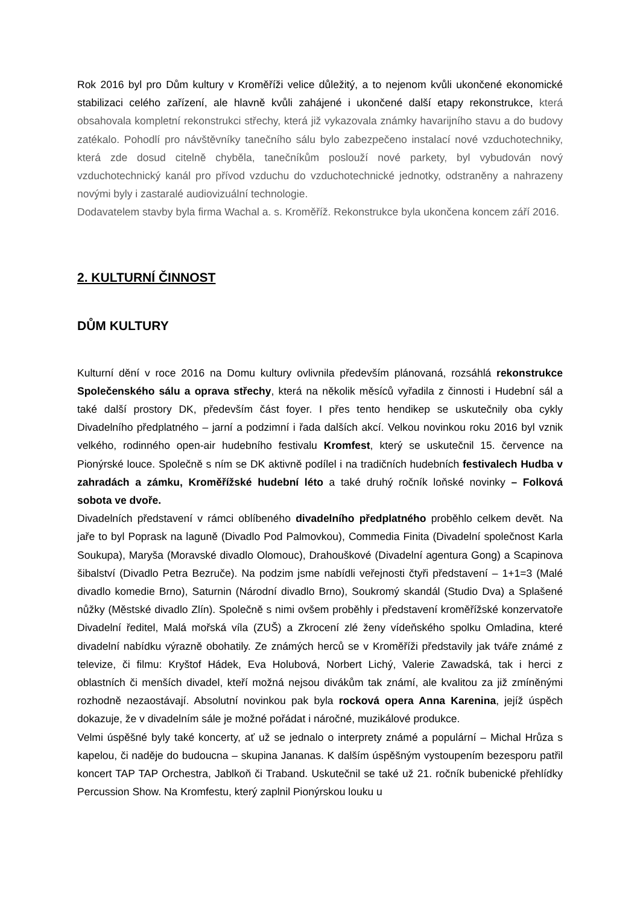Rok 2016 byl pro Dům kultury v Kroměříži velice důležitý, a to nejenom kvůli ukončené ekonomické stabilizaci celého zařízení, ale hlavně kvůli zahájené i ukončené další etapy rekonstrukce, která obsahovala kompletní rekonstrukci střechy, která již vykazovala známky havarijního stavu a do budovy zatékalo. Pohodlí pro návštěvníky tanečního sálu bylo zabezpečeno instalací nové vzduchotechniky, která zde dosud citelně chyběla, tanečníkům poslouží nové parkety, byl vybudován nový vzduchotechnický kanál pro přívod vzduchu do vzduchotechnické jednotky, odstraněny a nahrazeny novými byly i zastaralé audiovizuální technologie.
Dodavatelem stavby byla firma Wachal a. s. Kroměříž. Rekonstrukce byla ukončena koncem září 2016.
2. KULTURNÍ ČINNOST
DŮM KULTURY
Kulturní dění v roce 2016 na Domu kultury ovlivnila především plánovaná, rozsáhlá rekonstrukce Společenského sálu a oprava střechy, která na několik měsíců vyřadila z činnosti i Hudební sál a také další prostory DK, především část foyer. I přes tento hendikep se uskutečnily oba cykly Divadelního předplatného – jarní a podzimní i řada dalších akcí. Velkou novinkou roku 2016 byl vznik velkého, rodinného open-air hudebního festivalu Kromfest, který se uskutečnil 15. července na Pionýrské louce. Společně s ním se DK aktivně podílel i na tradičních hudebních festivalech Hudba v zahradách a zámku, Kroměřížské hudební léto a také druhý ročník loňské novinky – Folková sobota ve dvoře.
Divadelních představení v rámci oblíbeného divadelního předplatného proběhlo celkem devět. Na jaře to byl Poprask na laguně (Divadlo Pod Palmovkou), Commedia Finita (Divadelní společnost Karla Soukupa), Maryša (Moravské divadlo Olomouc), Drahouškové (Divadelní agentura Gong) a Scapinova šibalství (Divadlo Petra Bezruče). Na podzim jsme nabídli veřejnosti čtyři představení – 1+1=3 (Malé divadlo komedie Brno), Saturnin (Národní divadlo Brno), Soukromý skandál (Studio Dva) a Splašené nůžky (Městské divadlo Zlín). Společně s nimi ovšem proběhly i představení kroměřížské konzervatoře Divadelní ředitel, Malá mořská víla (ZUŠ) a Zkrocení zlé ženy vídeňského spolku Omladina, které divadelní nabídku výrazně obohatily. Ze známých herců se v Kroměříži představily jak tváře známé z televize, či filmu: Kryštof Hádek, Eva Holubová, Norbert Lichý, Valerie Zawadská, tak i herci z oblastních či menších divadel, kteří možná nejsou divákům tak známí, ale kvalitou za již zmíněnými rozhodně nezaostávají. Absolutní novinkou pak byla rocková opera Anna Karenina, jejíž úspěch dokazuje, že v divadelním sále je možné pořádat i náročné, muzikálové produkce.
Velmi úspěšné byly také koncerty, ať už se jednalo o interprety známé a populární – Michal Hrůza s kapelou, či naděje do budoucna – skupina Jananas. K dalším úspěšným vystoupením bezesporu patřil koncert TAP TAP Orchestra, Jablkoň či Traband. Uskutečnil se také už 21. ročník bubenické přehlídky Percussion Show. Na Kromfestu, který zaplnil Pionýrskou louku u